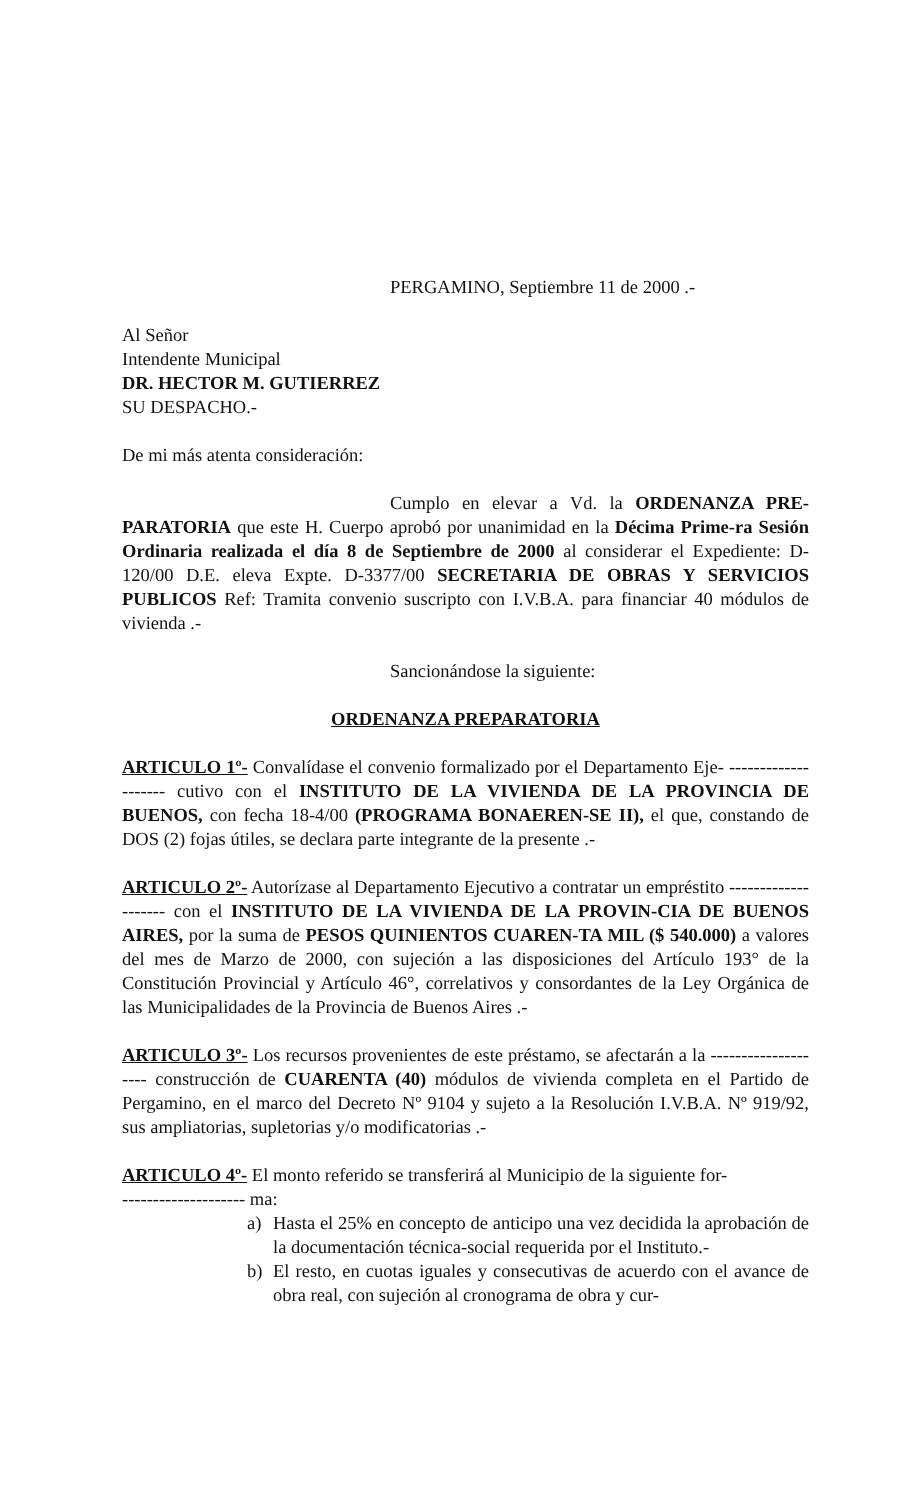PERGAMINO, Septiembre 11 de 2000 .-
Al Señor
Intendente Municipal
DR. HECTOR M. GUTIERREZ
SU DESPACHO.-
De mi más atenta consideración:
Cumplo en elevar a Vd. la ORDENANZA PRE-PARATORIA que este H. Cuerpo aprobó por unanimidad en la Décima Prime-ra Sesión Ordinaria realizada el día 8 de Septiembre de 2000 al considerar el Expediente: D-120/00 D.E. eleva Expte. D-3377/00 SECRETARIA DE OBRAS Y SERVICIOS PUBLICOS Ref: Tramita convenio suscripto con I.V.B.A. para financiar 40 módulos de vivienda .-
Sancionándose la siguiente:
ORDENANZA PREPARATORIA
ARTICULO 1º- Convalídase el convenio formalizado por el Departamento Eje- -------------------- cutivo con el INSTITUTO DE LA VIVIENDA DE LA PROVINCIA DE BUENOS, con fecha 18-4/00 (PROGRAMA BONAEREN-SE II), el que, constando de DOS (2) fojas útiles, se declara parte integrante de la presente .-
ARTICULO 2º- Autorízase al Departamento Ejecutivo a contratar un empréstito -------------------- con el INSTITUTO DE LA VIVIENDA DE LA PROVIN-CIA DE BUENOS AIRES, por la suma de PESOS QUINIENTOS CUAREN-TA MIL ($ 540.000) a valores del mes de Marzo de 2000, con sujeción a las disposiciones del Artículo 193° de la Constitución Provincial y Artículo 46°, correlativos y consordantes de la Ley Orgánica de las Municipalidades de la Provincia de Buenos Aires .-
ARTICULO 3º- Los recursos provenientes de este préstamo, se afectarán a la -------------------- construcción de CUARENTA (40) módulos de vivienda completa en el Partido de Pergamino, en el marco del Decreto Nº 9104 y sujeto a la Resolución I.V.B.A. Nº 919/92, sus ampliatorias, supletorias y/o modificatorias .-
ARTICULO 4º- El monto referido se transferirá al Municipio de la siguiente for-
-------------------- ma:
a) Hasta el 25% en concepto de anticipo una vez decidida la aprobación de la documentación técnica-social requerida por el Instituto.-
b) El resto, en cuotas iguales y consecutivas de acuerdo con el avance de obra real, con sujeción al cronograma de obra y cur-